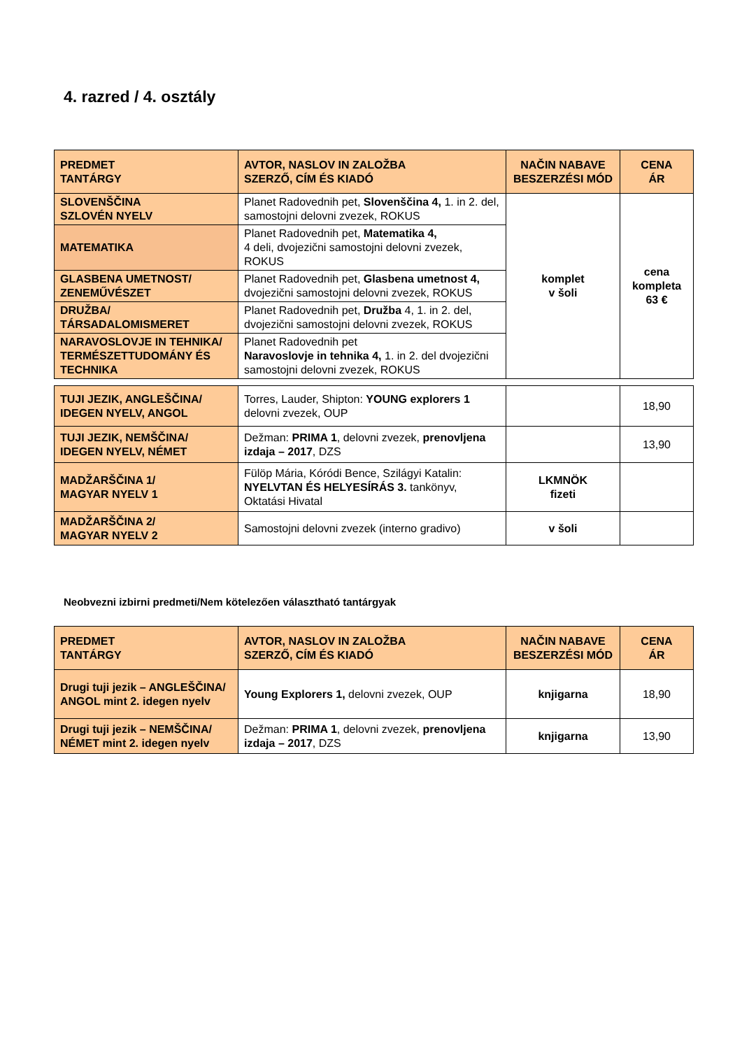4. razred / 4. osztály
| PREDMET TANTÁRGY | AVTOR, NASLOV IN ZALOŽBA SZERZŐ, CÍM ÉS KIADÓ | NAČIN NABAVE BESZERZÉSI MÓD | CENA ÁR |
| --- | --- | --- | --- |
| SLOVENŠČINA SZLOVÉN NYELV | Planet Radovednih pet, Slovenščina 4, 1. in 2. del, samostojni delovni zvezek, ROKUS | komplet v šoli | cena kompleta 63 € |
| MATEMATIKA | Planet Radovednih pet, Matematika 4, 4 deli, dvojezični samostojni delovni zvezek, ROKUS | | |
| GLASBENA UMETNOST/ ZENEMŰVÉSZET | Planet Radovednih pet, Glasbena umetnost 4, dvojezični samostojni delovni zvezek, ROKUS | | |
| DRUŽBA/ TÁRSADALOMISMERET | Planet Radovednih pet, Družba 4, 1. in 2. del, dvojezični samostojni delovni zvezek, ROKUS | | |
| NARAVOSLOVJE IN TEHNIKA/ TERMÉSZETTUDOMÁNY ÉS TECHNIKA | Planet Radovednih pet Naravoslovje in tehnika 4, 1. in 2. del dvojezični samostojni delovni zvezek, ROKUS | | |
| TUJI JEZIK, ANGLEŠČINA/ IDEGEN NYELV, ANGOL | Torres, Lauder, Shipton: YOUNG explorers 1 delovni zvezek, OUP | | 18,90 |
| TUJI JEZIK, NEMŠČINA/ IDEGEN NYELV, NÉMET | Dežman: PRIMA 1 , delovni zvezek, prenovljena izdaja – 2017 , DZS | | 13,90 |
| MADŽARŠČINA 1/ MAGYAR NYELV 1 | Fülöp Mária, Kóródi Bence, Szilágyi Katalin: NYELVTAN ÉS HELYESÍRÁS 3. tankönyv, Oktatási Hivatal | LKMNÖK fizeti | |
| MADŽARŠČINA 2/ MAGYAR NYELV 2 | Samostojni delovni zvezek (interno gradivo) | v šoli | |
Neobvezni izbirni predmeti/Nem kötelezően választható tantárgyak
| PREDMET TANTÁRGY | AVTOR, NASLOV IN ZALOŽBA SZERZŐ, CÍM ÉS KIADÓ | NAČIN NABAVE BESZERZÉSI MÓD | CENA ÁR |
| --- | --- | --- | --- |
| Drugi tuji jezik – ANGLEŠČINA/ ANGOL mint 2. idegen nyelv | Young Explorers 1, delovni zvezek, OUP | knjigarna | 18,90 |
| Drugi tuji jezik – NEMŠČINA/ NÉMET mint 2. idegen nyelv | Dežman: PRIMA 1 , delovni zvezek, prenovljena izdaja – 2017 , DZS | knjigarna | 13,90 |